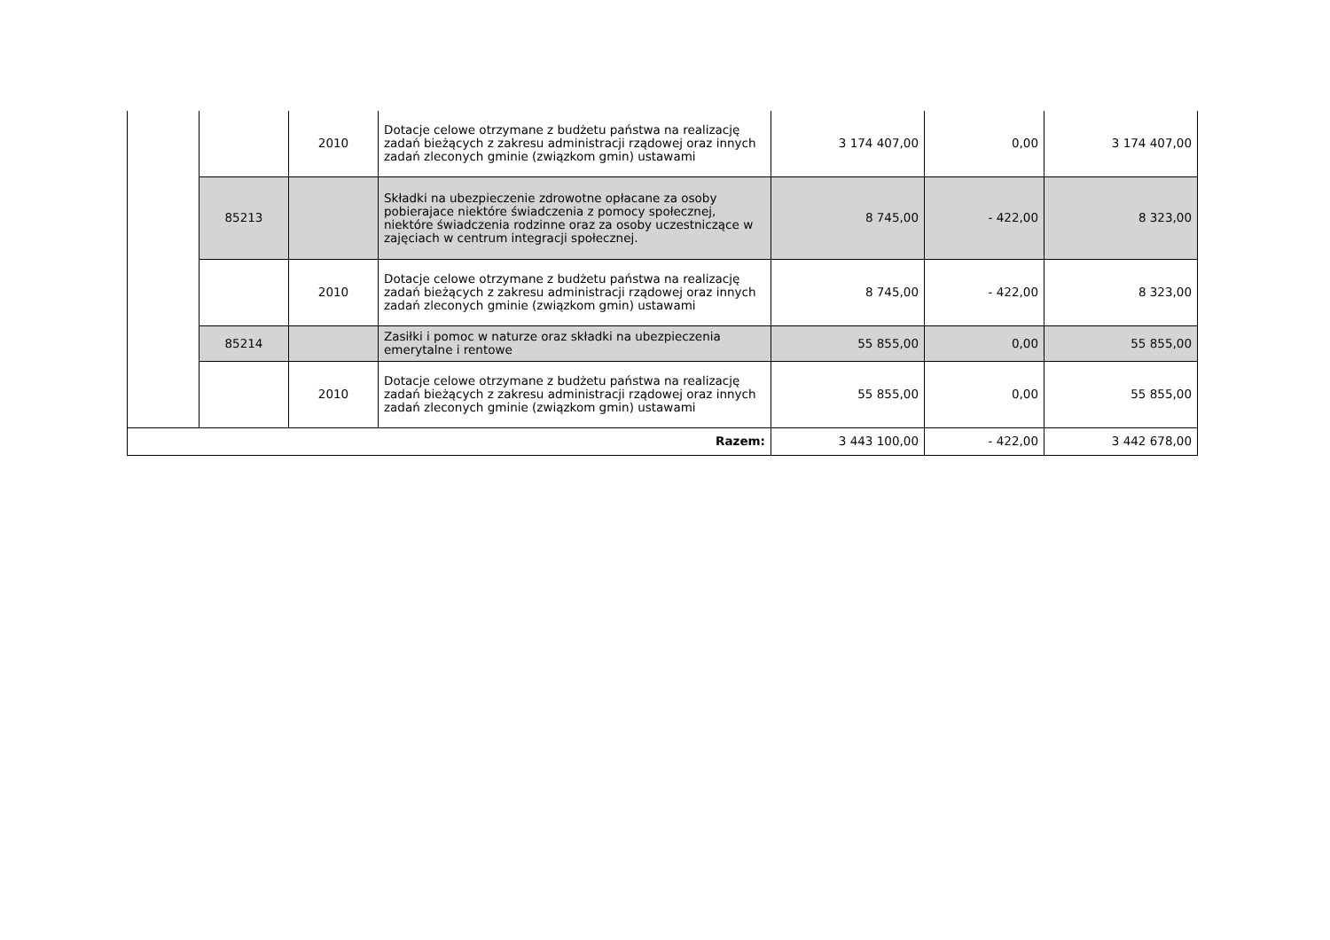| | | 2010 | Dotacje celowe otrzymane z budżetu państwa na realizację zadań bieżących z zakresu administracji rządowej oraz innych zadań zleconych gminie (związkom gmin) ustawami | 3 174 407,00 | 0,00 | 3 174 407,00 |
| | 85213 | | Składki na ubezpieczenie zdrowotne opłacane za osoby pobierajace niektóre świadczenia z pomocy społecznej, niektóre świadczenia rodzinne oraz za osoby uczestniczące w zajęciach w centrum integracji społecznej. | 8 745,00 | - 422,00 | 8 323,00 |
| | | 2010 | Dotacje celowe otrzymane z budżetu państwa na realizację zadań bieżących z zakresu administracji rządowej oraz innych zadań zleconych gminie (związkom gmin) ustawami | 8 745,00 | - 422,00 | 8 323,00 |
| | 85214 | | Zasiłki i pomoc w naturze oraz składki na ubezpieczenia emerytalne i rentowe | 55 855,00 | 0,00 | 55 855,00 |
| | | 2010 | Dotacje celowe otrzymane z budżetu państwa na realizację zadań bieżących z zakresu administracji rządowej oraz innych zadań zleconych gminie (związkom gmin) ustawami | 55 855,00 | 0,00 | 55 855,00 |
| Razem: | | | | 3 443 100,00 | - 422,00 | 3 442 678,00 |